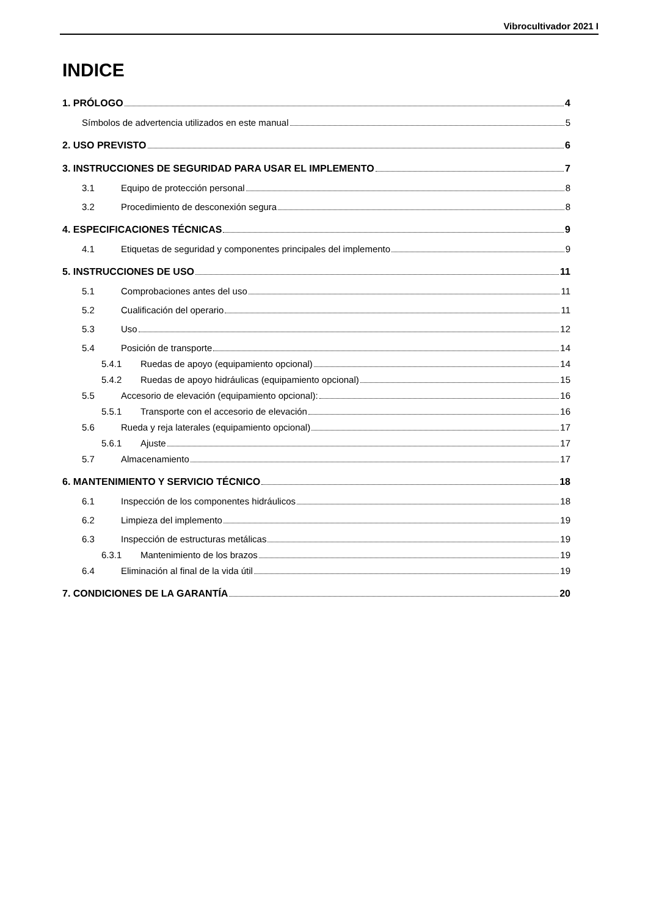Vibrocultivador 2021 I
INDICE
1. PRÓLOGO 4
Símbolos de advertencia utilizados en este manual 5
2. USO PREVISTO 6
3. INSTRUCCIONES DE SEGURIDAD PARA USAR EL IMPLEMENTO 7
3.1 Equipo de protección personal 8
3.2 Procedimiento de desconexión segura 8
4. ESPECIFICACIONES TÉCNICAS 9
4.1 Etiquetas de seguridad y componentes principales del implemento 9
5. INSTRUCCIONES DE USO 11
5.1 Comprobaciones antes del uso 11
5.2 Cualificación del operario 11
5.3 Uso 12
5.4 Posición de transporte 14
5.4.1 Ruedas de apoyo (equipamiento opcional) 14
5.4.2 Ruedas de apoyo hidráulicas (equipamiento opcional) 15
5.5 Accesorio de elevación (equipamiento opcional): 16
5.5.1 Transporte con el accesorio de elevación 16
5.6 Rueda y reja laterales (equipamiento opcional) 17
5.6.1 Ajuste 17
5.7 Almacenamiento 17
6. MANTENIMIENTO Y SERVICIO TÉCNICO 18
6.1 Inspección de los componentes hidráulicos 18
6.2 Limpieza del implemento 19
6.3 Inspección de estructuras metálicas 19
6.3.1 Mantenimiento de los brazos 19
6.4 Eliminación al final de la vida útil 19
7. CONDICIONES DE LA GARANTÍA 20